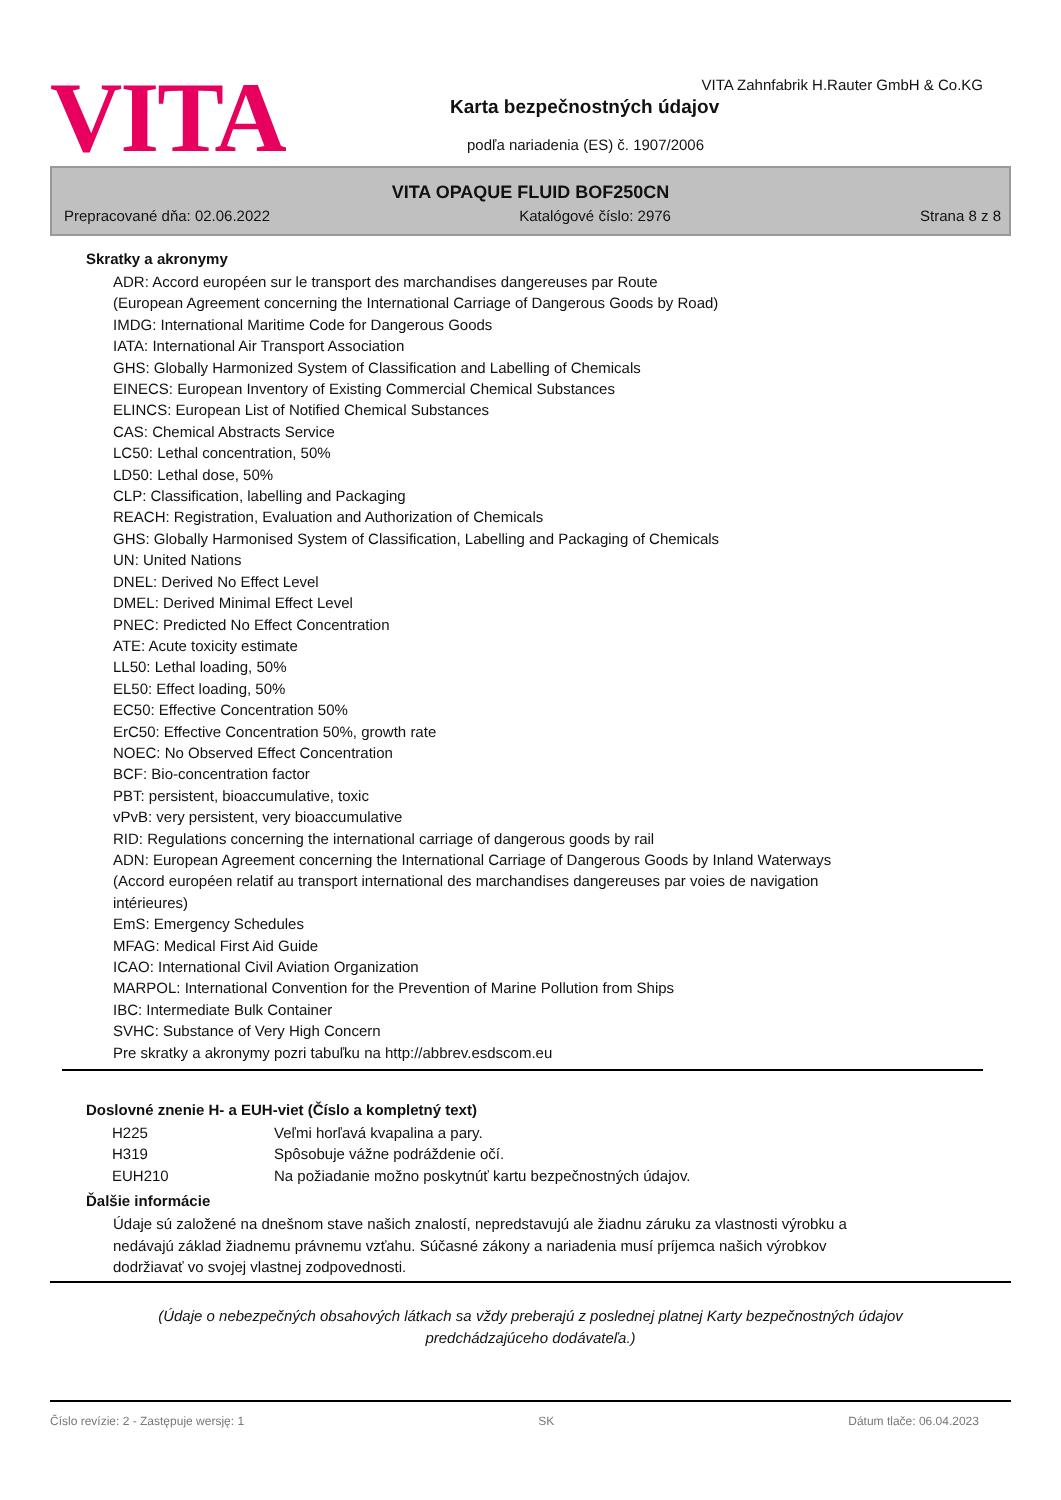VITA
VITA Zahnfabrik H.Rauter GmbH & Co.KG
Karta bezpečnostných údajov
podľa nariadenia (ES) č. 1907/2006
VITA OPAQUE FLUID BOF250CN
Prepracované dňa: 02.06.2022 Katalógové číslo: 2976 Strana 8 z 8
Skratky a akronymy
ADR: Accord européen sur le transport des marchandises dangereuses par Route
(European Agreement concerning the International Carriage of Dangerous Goods by Road)
IMDG: International Maritime Code for Dangerous Goods
IATA: International Air Transport Association
GHS: Globally Harmonized System of Classification and Labelling of Chemicals
EINECS: European Inventory of Existing Commercial Chemical Substances
ELINCS: European List of Notified Chemical Substances
CAS: Chemical Abstracts Service
LC50: Lethal concentration, 50%
LD50: Lethal dose, 50%
CLP: Classification, labelling and Packaging
REACH: Registration, Evaluation and Authorization of Chemicals
GHS: Globally Harmonised System of Classification, Labelling and Packaging of Chemicals
UN: United Nations
DNEL: Derived No Effect Level
DMEL: Derived Minimal Effect Level
PNEC: Predicted No Effect Concentration
ATE: Acute toxicity estimate
LL50: Lethal loading, 50%
EL50: Effect loading, 50%
EC50: Effective Concentration 50%
ErC50: Effective Concentration 50%, growth rate
NOEC: No Observed Effect Concentration
BCF: Bio-concentration factor
PBT: persistent, bioaccumulative, toxic
vPvB: very persistent, very bioaccumulative
RID: Regulations concerning the international carriage of dangerous goods by rail
ADN: European Agreement concerning the International Carriage of Dangerous Goods by Inland Waterways
(Accord européen relatif au transport international des marchandises dangereuses par voies de navigation
intérieures)
EmS: Emergency Schedules
MFAG: Medical First Aid Guide
ICAO: International Civil Aviation Organization
MARPOL: International Convention for the Prevention of Marine Pollution from Ships
IBC: Intermediate Bulk Container
SVHC: Substance of Very High Concern
Pre skratky a akronymy pozri tabuľku na http://abbrev.esdscom.eu
Doslovné znenie H- a EUH-viet (Číslo a kompletný text)
| H225 | Veľmi horľavá kvapalina a pary. |
| H319 | Spôsobuje vážne podráždenie očí. |
| EUH210 | Na požiadanie možno poskytnúť kartu bezpečnostných údajov. |
Ďalšie informácie
Údaje sú založené na dnešnom stave našich znalostí, nepredstavujú ale žiadnu záruku za vlastnosti výrobku a
nedávajú základ žiadnemu právnemu vzťahu. Súčasné zákony a nariadenia musí príjemca našich výrobkov
dodržiavať vo svojej vlastnej zodpovednosti.
(Údaje o nebezpečných obsahových látkach sa vždy preberajú z poslednej platnej Karty bezpečnostných údajov
predchádzajúceho dodávateľa.)
Číslo revízie: 2 - Zastępuje wersję: 1 SK Dátum tlače: 06.04.2023